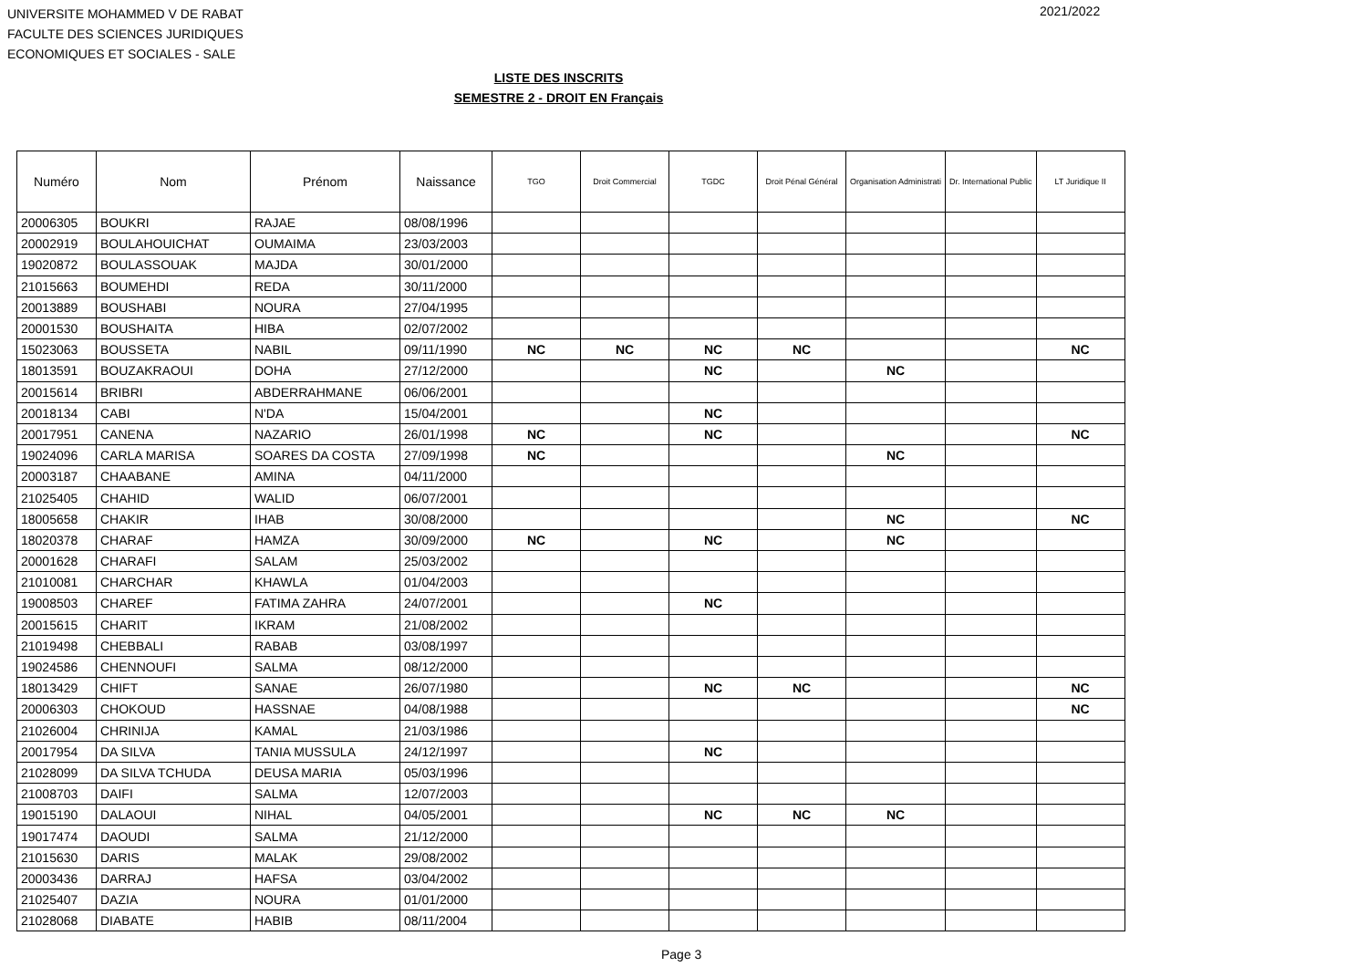UNIVERSITE MOHAMMED V DE RABAT
FACULTE DES SCIENCES JURIDIQUES
ECONOMIQUES ET SOCIALES - SALE
2021/2022
LISTE DES INSCRITS
SEMESTRE 2 - DROIT EN Français
| Numéro | Nom | Prénom | Naissance | TGO | Droit Commercial | TGDC | Droit Pénal Général | Organisation Administrati | Dr. International Public | LT Juridique II |
| --- | --- | --- | --- | --- | --- | --- | --- | --- | --- | --- |
| 20006305 | BOUKRI | RAJAE | 08/08/1996 | | | | | | | |
| 20002919 | BOULAHOUICHAT | OUMAIMA | 23/03/2003 | | | | | | | |
| 19020872 | BOULASSOUAK | MAJDA | 30/01/2000 | | | | | | | |
| 21015663 | BOUMEHDI | REDA | 30/11/2000 | | | | | | | |
| 20013889 | BOUSHABI | NOURA | 27/04/1995 | | | | | | | |
| 20001530 | BOUSHAITA | HIBA | 02/07/2002 | | | | | | | |
| 15023063 | BOUSSETA | NABIL | 09/11/1990 | NC | NC | NC | NC | | | NC |
| 18013591 | BOUZAKRAOUI | DOHA | 27/12/2000 | | | NC | | NC | | |
| 20015614 | BRIBRI | ABDERRAHMANE | 06/06/2001 | | | | | | | |
| 20018134 | CABI | N'DA | 15/04/2001 | | | NC | | | | |
| 20017951 | CANENA | NAZARIO | 26/01/1998 | NC | | NC | | | | NC |
| 19024096 | CARLA MARISA | SOARES DA COSTA | 27/09/1998 | NC | | | | NC | | |
| 20003187 | CHAABANE | AMINA | 04/11/2000 | | | | | | | |
| 21025405 | CHAHID | WALID | 06/07/2001 | | | | | | | |
| 18005658 | CHAKIR | IHAB | 30/08/2000 | | | | | NC | | NC |
| 18020378 | CHARAF | HAMZA | 30/09/2000 | NC | | NC | | NC | | |
| 20001628 | CHARAFI | SALAM | 25/03/2002 | | | | | | | |
| 21010081 | CHARCHAR | KHAWLA | 01/04/2003 | | | | | | | |
| 19008503 | CHAREF | FATIMA ZAHRA | 24/07/2001 | | | NC | | | | |
| 20015615 | CHARIT | IKRAM | 21/08/2002 | | | | | | | |
| 21019498 | CHEBBALI | RABAB | 03/08/1997 | | | | | | | |
| 19024586 | CHENNOUFI | SALMA | 08/12/2000 | | | | | | | |
| 18013429 | CHIFT | SANAE | 26/07/1980 | | | NC | NC | | | NC |
| 20006303 | CHOKOUD | HASSNAE | 04/08/1988 | | | | | | | NC |
| 21026004 | CHRINIJA | KAMAL | 21/03/1986 | | | | | | | |
| 20017954 | DA SILVA | TANIA MUSSULA | 24/12/1997 | | | NC | | | | |
| 21028099 | DA SILVA TCHUDA | DEUSA MARIA | 05/03/1996 | | | | | | | |
| 21008703 | DAIFI | SALMA | 12/07/2003 | | | | | | | |
| 19015190 | DALAOUI | NIHAL | 04/05/2001 | | | NC | NC | NC | | |
| 19017474 | DAOUDI | SALMA | 21/12/2000 | | | | | | | |
| 21015630 | DARIS | MALAK | 29/08/2002 | | | | | | | |
| 20003436 | DARRAJ | HAFSA | 03/04/2002 | | | | | | | |
| 21025407 | DAZIA | NOURA | 01/01/2000 | | | | | | | |
| 21028068 | DIABATE | HABIB | 08/11/2004 | | | | | | | |
Page 3